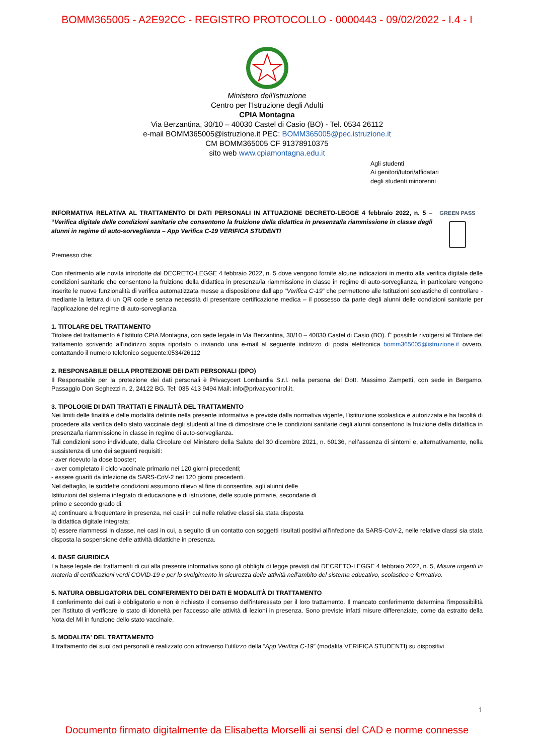BOMM365005 - A2E92CC - REGISTRO PROTOCOLLO - 0000443 - 09/02/2022 - I.4 - I
Ministero dell'Istruzione
Centro per l'Istruzione degli Adulti
CPIA Montagna
Via Berzantina, 30/10 – 40030 Castel di Casio (BO) - Tel. 0534 26112
e-mail BOMM365005@istruzione.it PEC: BOMM365005@pec.istruzione.it
CM BOMM365005 CF 91378910375
sito web www.cpiamontagna.edu.it
Agli studenti
Ai genitori/tutori/affidatari
degli studenti minorenni
INFORMATIVA RELATIVA AL TRATTAMENTO DI DATI PERSONALI IN ATTUAZIONE DECRETO-LEGGE 4 febbraio 2022, n. 5 – “Verifica digitale delle condizioni sanitarie che consentono la fruizione della didattica in presenza/la riammissione in classe degli alunni in regime di auto-sorveglianza – App Verifica C-19 VERIFICA STUDENTI
GREEN PASS
Premesso che:
Con riferimento alle novità introdotte dal DECRETO-LEGGE 4 febbraio 2022, n. 5 dove vengono fornite alcune indicazioni in merito alla verifica digitale delle condizioni sanitarie che consentono la fruizione della didattica in presenza/la riammissione in classe in regime di auto-sorveglianza, in particolare vengono inserite le nuove funzionalità di verifica automatizzata messe a disposizione dall'app “Verifica C-19” che permettono alle Istituzioni scolastiche di controllare - mediante la lettura di un QR code e senza necessità di presentare certificazione medica – il possesso da parte degli alunni delle condizioni sanitarie per l'applicazione del regime di auto-sorveglianza.
1. TITOLARE DEL TRATTAMENTO
Titolare del trattamento è l'Istituto CPIA Montagna, con sede legale in Via Berzantina, 30/10 – 40030 Castel di Casio (BO). È possibile rivolgersi al Titolare del trattamento scrivendo all'indirizzo sopra riportato o inviando una e-mail al seguente indirizzo di posta elettronica bomm365005@istruzione.it ovvero, contattando il numero telefonico seguente:0534/26112
2. RESPONSABILE DELLA PROTEZIONE DEI DATI PERSONALI (DPO)
Il Responsabile per la protezione dei dati personali è Privacycert Lombardia S.r.l. nella persona del Dott. Massimo Zampetti, con sede in Bergamo, Passaggio Don Seghezzi n. 2, 24122 BG. Tel: 035 413 9494 Mail: info@privacycontrol.it.
3. TIPOLOGIE DI DATI TRATTATI E FINALITÀ DEL TRATTAMENTO
Nei limiti delle finalità e delle modalità definite nella presente informativa e previste dalla normativa vigente, l'istituzione scolastica è autorizzata e ha facoltà di procedere alla verifica dello stato vaccinale degli studenti al fine di dimostrare che le condizioni sanitarie degli alunni consentono la fruizione della didattica in presenza/la riammissione in classe in regime di auto-sorveglianza.
Tali condizioni sono individuate, dalla Circolare del Ministero della Salute del 30 dicembre 2021, n. 60136, nell'assenza di sintomi e, alternativamente, nella sussistenza di uno dei seguenti requisiti:
- aver ricevuto la dose booster;
- aver completato il ciclo vaccinale primario nei 120 giorni precedenti;
- essere guariti da infezione da SARS-CoV-2 nei 120 giorni precedenti.
Nel dettaglio, le suddette condizioni assumono rilievo al fine di consentire, agli alunni delle
Istituzioni del sistema integrato di educazione e di istruzione, delle scuole primarie, secondarie di
primo e secondo grado di:
a) continuare a frequentare in presenza, nei casi in cui nelle relative classi sia stata disposta
la didattica digitale integrata;
b) essere riammessi in classe, nei casi in cui, a seguito di un contatto con soggetti risultati positivi all'infezione da SARS-CoV-2, nelle relative classi sia stata disposta la sospensione delle attività didattiche in presenza.
4. BASE GIURIDICA
La base legale dei trattamenti di cui alla presente informativa sono gli obblighi di legge previsti dal DECRETO-LEGGE 4 febbraio 2022, n. 5, Misure urgenti in materia di certificazioni verdi COVID-19 e per lo svolgimento in sicurezza delle attività nell'ambito del sistema educativo, scolastico e formativo.
5. NATURA OBBLIGATORIA DEL CONFERIMENTO DEI DATI E MODALITÀ DI TRATTAMENTO
Il conferimento dei dati è obbligatorio e non è richiesto il consenso dell'interessato per il loro trattamento. Il mancato conferimento determina l'impossibilità per l'Istituto di verificare lo stato di idoneità per l'accesso alle attività di lezioni in presenza. Sono previste infatti misure differenziate, come da estratto della Nota del MI in funzione dello stato vaccinale.
5. MODALITA' DEL TRATTAMENTO
Il trattamento dei suoi dati personali è realizzato con attraverso l'utilizzo della “App Verifica C-19” (modalità VERIFICA STUDENTI) su dispositivi
1
Documento firmato digitalmente da Elisabetta Morselli ai sensi del CAD e norme connesse